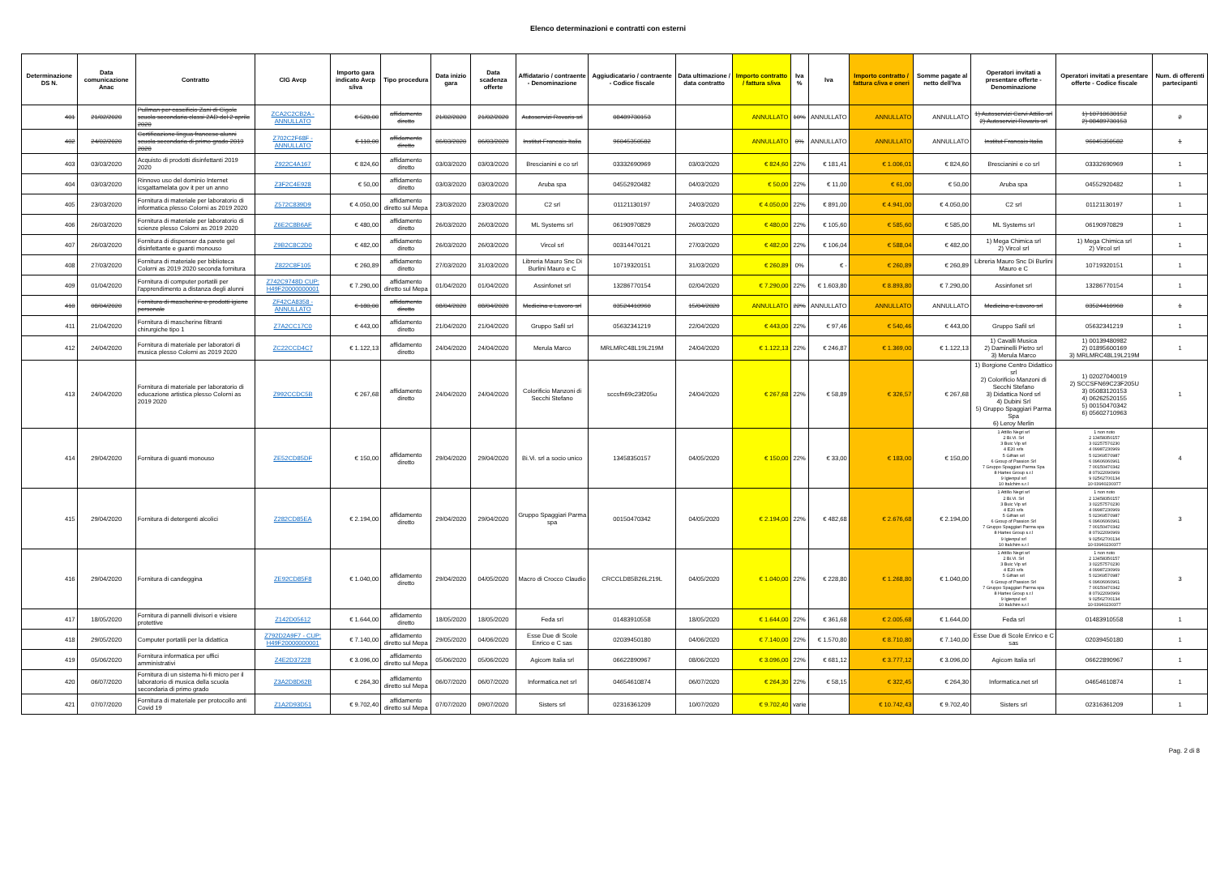Elenco determinazioni e contratti con esterni
| Determinazione DS N. | Data comunicazione Anac | Contratto | CIG Avcp | Importo gara indicato Avcp s/iva | Tipo procedura | Data inizio gara | Data scadenza offerte | Affidatario / contraente - Denominazione | Aggiudicatario / contraente - Codice fiscale | Data ultimazione / data contratto | Importo contratto / fattura s/iva | Iva % | Iva | Importo contratto / fattura c/iva e oneri | Somme pagate al netto dell'Iva | Operatori invitati a presentare offerte - Denominazione | Operatori invitati a presentare offerte - Codice fiscale | Num. di offerenti partecipanti |
| --- | --- | --- | --- | --- | --- | --- | --- | --- | --- | --- | --- | --- | --- | --- | --- | --- | --- | --- |
| 401 | 21/02/2020 | Pullman per caseificio Zani di Cigole scuola secondaria classi 2AD del 2 aprile 2020 | ZCA2C2CB2A - ANNULLATO | € 520,00 | affidamento diretto | 21/02/2020 | 21/02/2020 | Autoservizi Rovaris srl | 08489730153 | | ANNULLATO | 10% | ANNULLATO | ANNULLATO | ANNULLATO | 1) Autoservizi Cervi Attilio srl 2) Autoservizi Rovaris srl | 1) 10710630152 2) 08489730153 | 2 |
| 402 | 24/02/2020 | Certificazione lingua francese alunni scuola secondaria di primo grado 2019 2020 | Z702C2F68F - ANNULLATO | € 110,00 | affidamento diretto | 06/03/2020 | 06/03/2020 | Institut Francais Italia | 96045350582 | | ANNULLATO | 0% | ANNULLATO | ANNULLATO | ANNULLATO | Institut Francais Italia | 96045350582 | 1 |
| 403 | 03/03/2020 | Acquisto di prodotti disinfettanti 2019 2020 | Z922C4A167 | € 824,60 | affidamento diretto | 03/03/2020 | 03/03/2020 | Brescianini e co srl | 03332690969 | 03/03/2020 | € 824,60 | 22% | € 181,41 | € 1.006,01 | € 824,60 | Brescianini e co srl | 03332690969 | 1 |
| 404 | 03/03/2020 | Rinnovo uso del dominio Internet icsgattamelata gov it per un anno | Z3F2C4E928 | € 50,00 | affidamento diretto | 03/03/2020 | 03/03/2020 | Aruba spa | 04552920482 | 04/03/2020 | € 50,00 | 22% | € 11,00 | € 61,00 | € 50,00 | Aruba spa | 04552920482 | 1 |
| 405 | 23/03/2020 | Fornitura di materiale per laboratorio di informatica plesso Colorni as 2019 2020 | Z572C839D9 | € 4.050,00 | affidamento diretto sul Mepa | 23/03/2020 | 23/03/2020 | C2 srl | 01121130197 | 24/03/2020 | € 4.050,00 | 22% | € 891,00 | € 4.941,00 | € 4.050,00 | C2 srl | 01121130197 | 1 |
| 406 | 26/03/2020 | Fornitura di materiale per laboratorio di scienze plesso Colorni as 2019 2020 | Z6E2C8B6AF | € 480,00 | affidamento diretto | 26/03/2020 | 26/03/2020 | ML Systems srl | 06190970829 | 26/03/2020 | € 480,00 | 22% | € 105,60 | € 585,60 | € 585,00 | ML Systems srl | 06190970829 | 1 |
| 407 | 26/03/2020 | Fornitura di dispenser da parete gel disinfettante e guanti monouso | Z9B2C8C2D0 | € 482,00 | affidamento diretto | 26/03/2020 | 26/03/2020 | Vircol srl | 00314470121 | 27/03/2020 | € 482,00 | 22% | € 106,04 | € 588,04 | € 482,00 | 1) Mega Chimica srl 2) Vircol srl | 1) Mega Chimica srl 2) Vircol srl | 1 |
| 408 | 27/03/2020 | Fornitura di materiale per biblioteca Colorni as 2019 2020 seconda fornitura | Z822C8F105 | € 260,89 | affidamento diretto | 27/03/2020 | 31/03/2020 | Libreria Mauro Snc Di Burlini Mauro e C | 10719320151 | 31/03/2020 | € 260,89 | 0% | € - | € 260,89 | € 260,89 | Libreria Mauro Snc Di Burlini Mauro e C | 10719320151 | 1 |
| 409 | 01/04/2020 | Fornitura di computer portatili per l'apprendimento a distanza degli alunni | Z742C9748D CUP: H49F20000000001 | € 7.290,00 | affidamento diretto sul Mepa | 01/04/2020 | 01/04/2020 | Assinfonet srl | 13286770154 | 02/04/2020 | € 7.290,00 | 22% | € 1.603,80 | € 8.893,80 | € 7.290,00 | Assinfonet srl | 13286770154 | 1 |
| 410 | 08/04/2020 | Fornitura di mascherine e prodotti igiene personale | ZF42CA8358 - ANNULLATO | € 180,00 | affidamento diretto | 08/04/2020 | 08/04/2020 | Medicina e Lavoro srl | 03524410960 | 15/04/2020 | ANNULLATO | 22% | ANNULLATO | ANNULLATO | ANNULLATO | Medicina e Lavoro srl | 03524410960 | 1 |
| 411 | 21/04/2020 | Fornitura di mascherine filtranti chirurgiche tipo 1 | Z7A2CC17C0 | € 443,00 | affidamento diretto | 21/04/2020 | 21/04/2020 | Gruppo Safil srl | 05632341219 | 22/04/2020 | € 443,00 | 22% | € 97,46 | € 540,46 | € 443,00 | Gruppo Safil srl | 05632341219 | 1 |
| 412 | 24/04/2020 | Fornitura di materiale per laboratori di musica plesso Colorni as 2019 2020 | ZC22CCD4C7 | € 1.122,13 | affidamento diretto | 24/04/2020 | 24/04/2020 | Merula Marco | MRLMRC48L19L219M | 24/04/2020 | € 1.122,13 | 22% | € 246,87 | € 1.369,00 | € 1.122,13 | 1) Cavalli Musica 2) Daminelli Pietro srl 3) Merula Marco | 1) 00139480982 2) 01895600169 3) MRLMRC48L19L219M | 1 |
| 413 | 24/04/2020 | Fornitura di materiale per laboratorio di educazione artistica plesso Colorni as 2019 2020 | Z992CCDC5B | € 267,68 | affidamento diretto | 24/04/2020 | 24/04/2020 | Colorificio Manzoni di Secchi Stefano | sccsfn69c23f205u | 24/04/2020 | € 267,68 | 22% | € 58,89 | € 326,57 | € 267,68 | 1) Borgione Centro Didattico srl 2) Colorificio Manzoni di Secchi Stefano 3) Didattica Nord srl 4) Dubini Srl 5) Gruppo Spaggiari Parma Spa 6) Leroy Merlin | 1) 02027040019 2) SCCSFN69C23F205U 3) 05083120153 4) 06262520155 5) 00150470342 6) 05602710963 | 1 |
| 414 | 29/04/2020 | Fornitura di guanti monouso | ZE52CD85DF | € 150,00 | affidamento diretto | 29/04/2020 | 29/04/2020 | Bi.Vi. srl a socio unico | 13458350157 | 04/05/2020 | € 150,00 | 22% | € 33,00 | € 183,00 | € 150,00 | 1 Attilio Negri srl 2 Bi.Vi. Srl 3 Buic Vip srl 4 E20 srls 5 Gifran srl 6 Group of Passion Srl 7 Gruppo Spaggiari Parma Spa 8 Hartex Group s.r.l 9 Igienpul srl 10 Italchim s.r.l | 1 non noto 2 13458350157 3 02257570230 4 09987230969 5 02369570987 6 09606060961 7 00150470342 8 07922090969 9 02562700134 10 03960230377 | 4 |
| 415 | 29/04/2020 | Fornitura di detergenti alcolici | Z282CD85EA | € 2.194,00 | affidamento diretto | 29/04/2020 | 29/04/2020 | Gruppo Spaggiari Parma spa | 00150470342 | 04/05/2020 | € 2.194,00 | 22% | € 482,68 | € 2.676,68 | € 2.194,00 | 1 Attilio Negri srl 2 Bi.Vi. Srl 3 Buic Vip srl 4 E20 srls 5 Gifran srl 6 Group of Passion Srl 7 Gruppo Spaggiari Parma spa 8 Hartex Group s.r.l 9 Igienpul srl 10 Italchim s.r.l | 1 non noto 2 13458350157 3 02257570230 4 09987230969 5 02369570987 6 09606060961 7 00150470342 8 07922090969 9 02562700134 10 03960230377 | 3 |
| 416 | 29/04/2020 | Fornitura di candeggina | ZE92CD85F8 | € 1.040,00 | affidamento diretto | 29/04/2020 | 04/05/2020 | Macro di Crocco Claudio | CRCCLD85B26L219L | 04/05/2020 | € 1.040,00 | 22% | € 228,80 | € 1.268,80 | € 1.040,00 | 1 Attilio Negri srl 2 Bi.Vi. Srl 3 Buic Vip srl 4 E20 srls 5 Gifran srl 6 Group of Passion Srl 7 Gruppo Spaggiari Parma spa 8 Hartex Group s.r.l 9 Igienpul srl 10 Italchim s.r.l | 1 non noto 2 13458350157 3 02257570230 4 09987230969 5 02369570987 6 09606060961 7 00150470342 8 07922090969 9 02562700134 10 03960230377 | 3 |
| 417 | 18/05/2020 | Fornitura di pannelli divisori e visiere protettive | Z142D05612 | € 1.644,00 | affidamento diretto | 18/05/2020 | 18/05/2020 | Feda srl | 01483910558 | 18/05/2020 | € 1.644,00 | 22% | € 361,68 | € 2.005,68 | € 1.644,00 | Feda srl | 01483910558 | 1 |
| 418 | 29/05/2020 | Computer portatili per la didattica | Z792D2A9F7 - CUP: H49F20000000001 | € 7.140,00 | affidamento diretto sul Mepa | 29/05/2020 | 04/06/2020 | Esse Due di Scole Enrico e C sas | 02039450180 | 04/06/2020 | € 7.140,00 | 22% | € 1.570,80 | € 8.710,80 | € 7.140,00 | Esse Due di Scole Enrico e C sas | 02039450180 | 1 |
| 419 | 05/06/2020 | Fornitura informatica per uffici amministrativi | Z4E2D37228 | € 3.096,00 | affidamento diretto sul Mepa | 05/06/2020 | 05/06/2020 | Agicom Italia srl | 06622890967 | 08/06/2020 | € 3.096,00 | 22% | € 681,12 | € 3.777,12 | € 3.096,00 | Agicom Italia srl | 06622890967 | 1 |
| 420 | 06/07/2020 | Fornitura di un sistema hi-fi micro per il laboratorio di musica della scuola secondaria di primo grado | Z3A2D8D62B | € 264,30 | affidamento diretto sul Mepa | 06/07/2020 | 06/07/2020 | Informatica.net srl | 04654610874 | 06/07/2020 | € 264,30 | 22% | € 58,15 | € 322,45 | € 264,30 | Informatica.net srl | 04654610874 | 1 |
| 421 | 07/07/2020 | Fornitura di materiale per protocollo anti Covid 19 | Z1A2D93D51 | € 9.702,40 | affidamento diretto sul Mepa | 07/07/2020 | 09/07/2020 | Sisters srl | 02316361209 | 10/07/2020 | € 9.702,40 | varie | | € 10.742,43 | € 9.702,40 | Sisters srl | 02316361209 | 1 |
Pag. 2 di 8